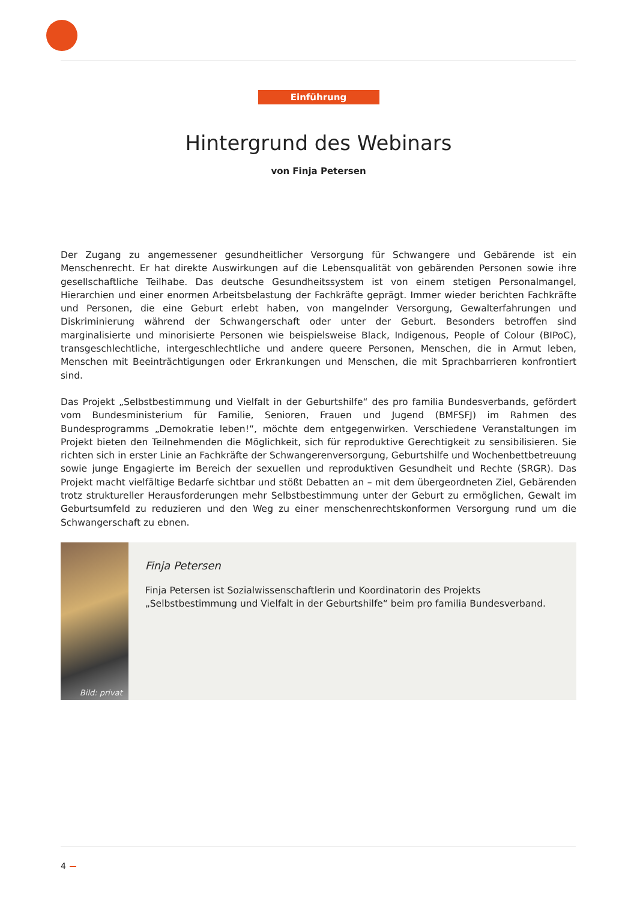Einführung
Hintergrund des Webinars
von Finja Petersen
Der Zugang zu angemessener gesundheitlicher Versorgung für Schwangere und Gebärende ist ein Menschenrecht. Er hat direkte Auswirkungen auf die Lebensqualität von gebärenden Personen sowie ihre gesellschaftliche Teilhabe. Das deutsche Gesundheitssystem ist von einem stetigen Personalmangel, Hierarchien und einer enormen Arbeitsbelastung der Fachkräfte geprägt. Immer wieder berichten Fachkräfte und Personen, die eine Geburt erlebt haben, von mangelnder Versorgung, Gewalterfahrungen und Diskriminierung während der Schwangerschaft oder unter der Geburt. Besonders betroffen sind marginalisierte und minorisierte Personen wie beispielsweise Black, Indigenous, People of Colour (BIPoC), transgeschlechtliche, intergeschlechtliche und andere queere Personen, Menschen, die in Armut leben, Menschen mit Beeinträchtigungen oder Erkrankungen und Menschen, die mit Sprachbarrieren konfrontiert sind.
Das Projekt „Selbstbestimmung und Vielfalt in der Geburtshilfe“ des pro familia Bundesverbands, gefördert vom Bundes­ministerium für Familie, Senioren, Frauen und Jugend (BMFSFJ) im Rahmen des Bundesprogramms „Demokratie leben!“, möchte dem entgegenwirken. Verschiedene Veranstaltungen im Projekt bieten den Teilnehmenden die Möglichkeit, sich für reproduktive Gerechtigkeit zu sensibilisieren. Sie richten sich in erster Linie an Fachkräfte der Schwangerenversorgung, Geburtshilfe und Wochenbettbetreuung sowie junge Engagierte im Bereich der sexuellen und reproduktiven Gesundheit und Rechte (SRGR). Das Projekt macht vielfältige Bedarfe sichtbar und stößt Debatten an – mit dem übergeordneten Ziel, Gebärenden trotz struktureller Herausforderungen mehr Selbstbestimmung unter der Geburt zu ermöglichen, Gewalt im Geburtsumfeld zu reduzieren und den Weg zu einer menschenrechtskonformen Versorgung rund um die Schwan­gerschaft zu ebnen.
Bild: privat
Finja Petersen
Finja Petersen ist Sozialwissenschaftlerin und Koordinatorin des Projekts „Selbstbestimmung und Vielfalt in der Geburtshilfe“ beim pro familia Bundesverband.
4